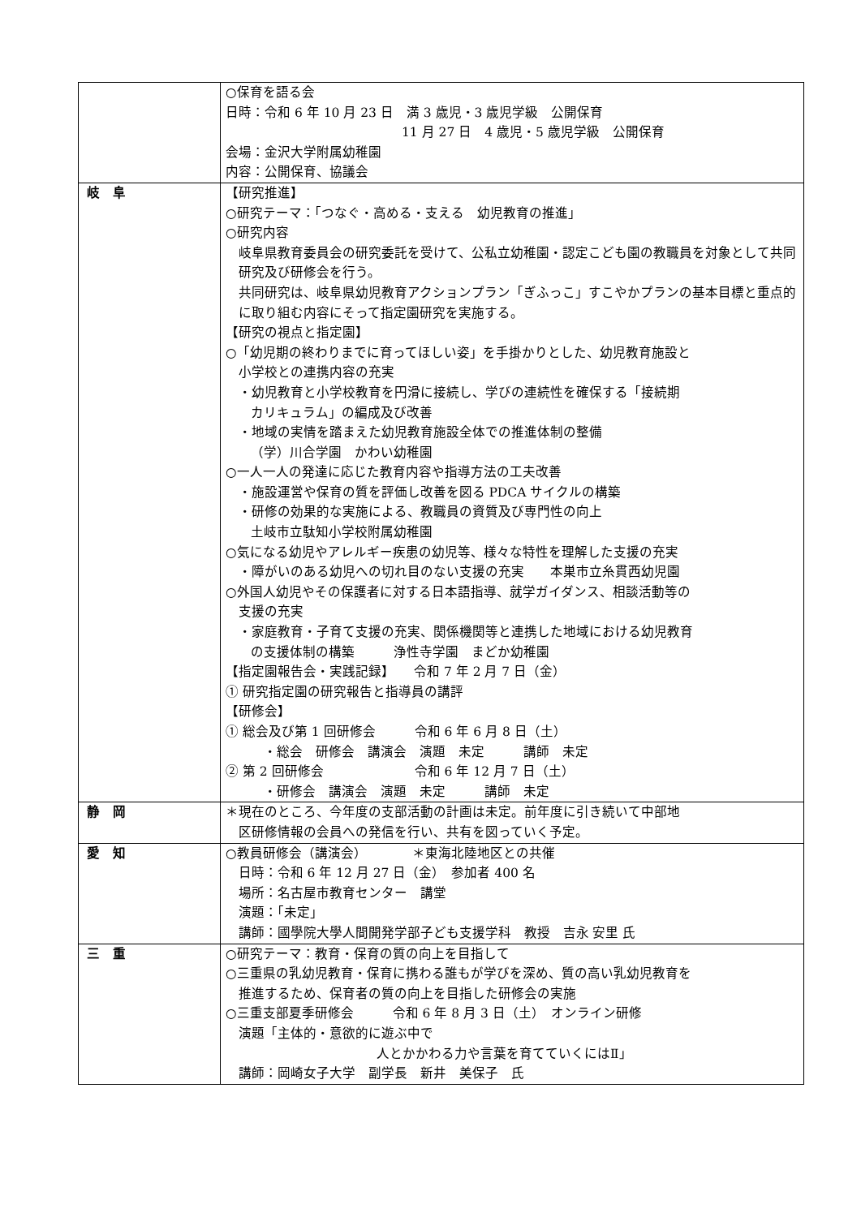| | ○保育を語る会 日時：令和 6 年 10 月 23 日 満 3 歳児・3 歳児学級 公開保育 11 月 27 日 4 歳児・5 歳児学級 公開保育 会場：金沢大学附属幼稚園 内容：公開保育、協議会 |
| 岐 阜 | 【研究推進】 ○研究テーマ：「つなぐ・高める・支える 幼児教育の推進」 ○研究内容 岐阜県教育委員会の研究委託を受けて、公私立幼稚園・認定こども園の教職員を対象として共同研究及び研修会を行う。 共同研究は、岐阜県幼児教育アクションプラン「ぎふっこ」すこやかプランの基本目標と重点的に取り組む内容にそって指定園研究を実施する。 【研究の視点と指定園】 ○「幼児期の終わりまでに育ってほしい姿」を手掛かりとした、幼児教育施設と 小学校との連携内容の充実 ・幼児教育と小学校教育を円滑に接続し、学びの連続性を確保する「接続期 カリキュラム」の編成及び改善 ・地域の実情を踏まえた幼児教育施設全体での推進体制の整備 （学）川合学園 かわい幼稚園 ○一人一人の発達に応じた教育内容や指導方法の工夫改善 ・施設運営や保育の質を評価し改善を図る PDCA サイクルの構築 ・研修の効果的な実施による、教職員の資質及び専門性の向上 土岐市立駄知小学校附属幼稚園 ○気になる幼児やアレルギー疾患の幼児等、様々な特性を理解した支援の充実 ・障がいのある幼児への切れ目のない支援の充実 本巣市立糸貫西幼児園 ○外国人幼児やその保護者に対する日本語指導、就学ガイダンス、相談活動等の 支援の充実 ・家庭教育・子育て支援の充実、関係機関等と連携した地域における幼児教育 の支援体制の構築 浄性寺学園 まどか幼稚園 【指定園報告会・実践記録】 令和 7 年 2 月 7 日（金） ① 研究指定園の研究報告と指導員の講評 【研修会】 ① 総会及び第 1 回研修会 令和 6 年 6 月 8 日（土） ・総会 研修会 講演会 演題 未定 講師 未定 ② 第 2 回研修会 令和 6 年 12 月 7 日（土） ・研修会 講演会 演題 未定 講師 未定 |
| 静 岡 | ＊現在のところ、今年度の支部活動の計画は未定。前年度に引き続いて中部地 区研修情報の会員への発信を行い、共有を図っていく予定。 |
| 愛 知 | ○教員研修会（講演会） ＊東海北陸地区との共催 日時：令和 6 年 12 月 27 日（金） 参加者 400 名 場所：名古屋市教育センター 講堂 演題：「未定」 講師：國學院大學人間開発学部子ども支援学科 教授 吉永 安里 氏 |
| 三 重 | ○研究テーマ：教育・保育の質の向上を目指して ○三重県の乳幼児教育・保育に携わる誰もが学びを深め、質の高い乳幼児教育を 推進するため、保育者の質の向上を目指した研修会の実施 ○三重支部夏季研修会 令和 6 年 8 月 3 日（土） オンライン研修 演題「主体的・意欲的に遊ぶ中で 人とかかわる力や言葉を育てていくにはⅡ」 講師：岡崎女子大学 副学長 新井 美保子 氏 |